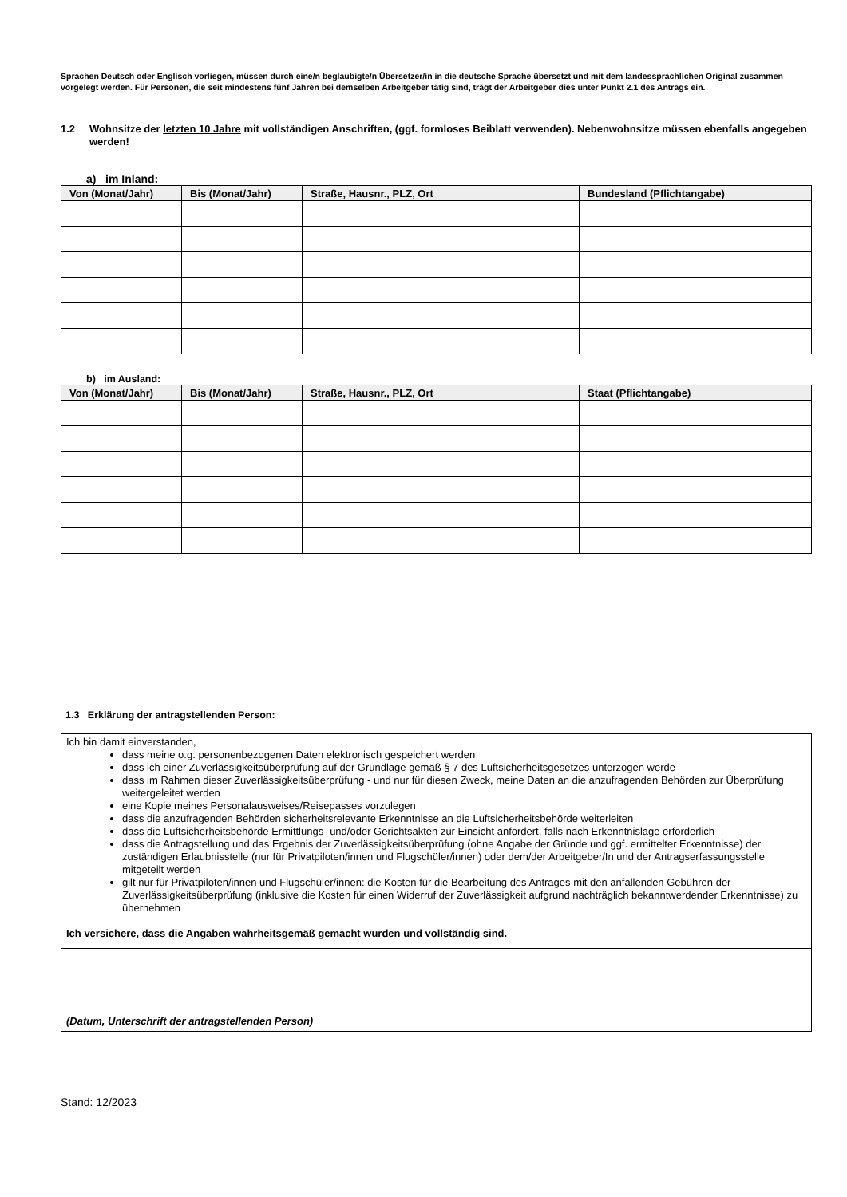Sprachen Deutsch oder Englisch vorliegen, müssen durch eine/n beglaubigte/n Übersetzer/in in die deutsche Sprache übersetzt und mit dem landessprachlichen Original zusammen vorgelegt werden. Für Personen, die seit mindestens fünf Jahren bei demselben Arbeitgeber tätig sind, trägt der Arbeitgeber dies unter Punkt 2.1 des Antrags ein.
1.2 Wohnsitze der letzten 10 Jahre mit vollständigen Anschriften, (ggf. formloses Beiblatt verwenden). Nebenwohnsitze müssen ebenfalls angegeben werden!
a) im Inland:
| Von (Monat/Jahr) | Bis (Monat/Jahr) | Straße, Hausnr., PLZ, Ort | Bundesland (Pflichtangabe) |
| --- | --- | --- | --- |
b) im Ausland:
| Von (Monat/Jahr) | Bis (Monat/Jahr) | Straße, Hausnr., PLZ, Ort | Staat (Pflichtangabe) |
| --- | --- | --- | --- |
1.3 Erklärung der antragstellenden Person:
Ich bin damit einverstanden,
dass meine o.g. personenbezogenen Daten elektronisch gespeichert werden
dass ich einer Zuverlässigkeitsüberprüfung auf der Grundlage gemäß § 7 des Luftsicherheitsgesetzes unterzogen werde
dass im Rahmen dieser Zuverlässigkeitsüberprüfung - und nur für diesen Zweck, meine Daten an die anzufragenden Behörden zur Überprüfung weitergeleitet werden
eine Kopie meines Personalausweises/Reisepasses vorzulegen
dass die anzufragenden Behörden sicherheitsrelevante Erkenntnisse an die Luftsicherheitsbehörde weiterleiten
dass die Luftsicherheitsbehörde Ermittlungs- und/oder Gerichtsakten zur Einsicht anfordert, falls nach Erkenntnislage erforderlich
dass die Antragstellung und das Ergebnis der Zuverlässigkeitsüberprüfung (ohne Angabe der Gründe und ggf. ermittelter Erkenntnisse) der zuständigen Erlaubnisstelle (nur für Privatpiloten/innen und Flugschüler/innen) oder dem/der Arbeitgeber/In und der Antragserfassungsstelle mitgeteilt werden
gilt nur für Privatpiloten/innen und Flugschüler/innen: die Kosten für die Bearbeitung des Antrages mit den anfallenden Gebühren der Zuverlässigkeitsüberprüfung (inklusive die Kosten für einen Widerruf der Zuverlässigkeit aufgrund nachträglich bekanntwerdender Erkenntnisse) zu übernehmen
Ich versichere, dass die Angaben wahrheitsgemäß gemacht wurden und vollständig sind.
(Datum, Unterschrift der antragstellenden Person)
Stand: 12/2023